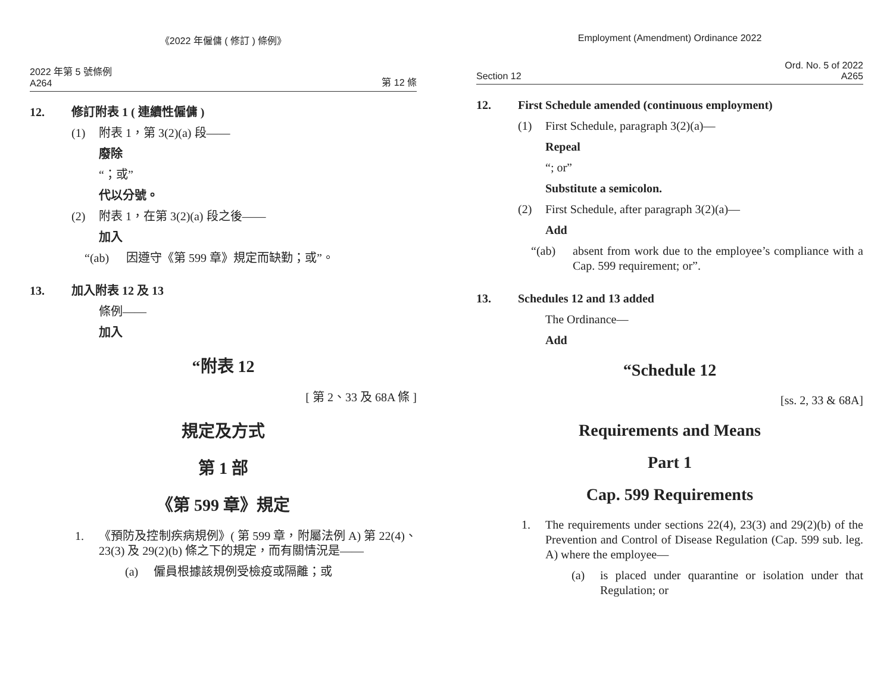《2022 年僱傭 ( 修訂 ) 條例》
2022 年第 5 號條例
A264
第 12 條
12. 修訂附表 1 ( 連續性僱傭 )
(1) 附表 1，第 3(2)(a) 段——
廢除
“；或”
代以分號。
(2) 附表 1，在第 3(2)(a) 段之後——
加入
“(ab) 因遵守《第 599 章》規定而缺勤；或”。
13. 加入附表 12 及 13
條例——
加入
“附表 12
[ 第 2、33 及 68A 條 ]
規定及方式
第 1 部
《第 599 章》規定
1. 《預防及控制疾病規例》( 第 599 章，附屬法例 A) 第 22(4)、23(3) 及 29(2)(b) 條之下的規定，而有關情況是——
(a) 僱員根據該規例受檢疫或隔離；或
Employment (Amendment) Ordinance 2022
Section 12
Ord. No. 5 of 2022
A265
12. First Schedule amended (continuous employment)
(1) First Schedule, paragraph 3(2)(a)—
Repeal
“; or”
Substitute a semicolon.
(2) First Schedule, after paragraph 3(2)(a)—
Add
“(ab) absent from work due to the employee’s compliance with a Cap. 599 requirement; or”.
13. Schedules 12 and 13 added
The Ordinance—
Add
“Schedule 12
[ss. 2, 33 & 68A]
Requirements and Means
Part 1
Cap. 599 Requirements
1. The requirements under sections 22(4), 23(3) and 29(2)(b) of the Prevention and Control of Disease Regulation (Cap. 599 sub. leg. A) where the employee—
(a) is placed under quarantine or isolation under that Regulation; or